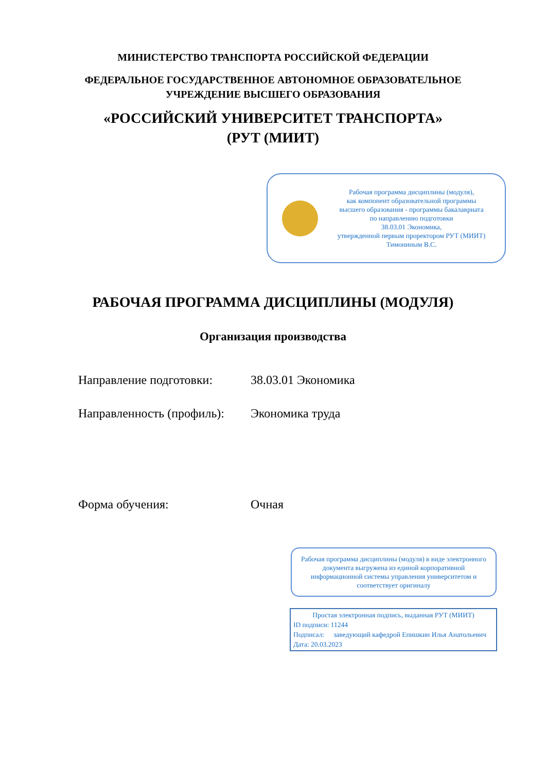МИНИСТЕРСТВО ТРАНСПОРТА РОССИЙСКОЙ ФЕДЕРАЦИИ
ФЕДЕРАЛЬНОЕ ГОСУДАРСТВЕННОЕ АВТОНОМНОЕ ОБРАЗОВАТЕЛЬНОЕ
УЧРЕЖДЕНИЕ ВЫСШЕГО ОБРАЗОВАНИЯ
«РОССИЙСКИЙ УНИВЕРСИТЕТ ТРАНСПОРТА»
(РУТ (МИИТ)
Рабочая программа дисциплины (модуля),
как компонент образовательной программы
высшего образования - программы бакалавриата
по направлению подготовки
38.03.01 Экономика,
утвержденной первым проректором РУТ (МИИТ)
Тимониным В.С.
РАБОЧАЯ ПРОГРАММА ДИСЦИПЛИНЫ (МОДУЛЯ)
Организация производства
Направление подготовки: 38.03.01 Экономика
Направленность (профиль): Экономика труда
Форма обучения: Очная
Рабочая программа дисциплины (модуля) в виде электронного документа выгружена из единой корпоративной информационной системы управления университетом и соответствует оригиналу
Простая электронная подпись, выданная РУТ (МИИТ)
ID подписи: 11244
Подписал: заведующий кафедрой Епишкин Илья Анатольевич
Дата: 20.03.2023